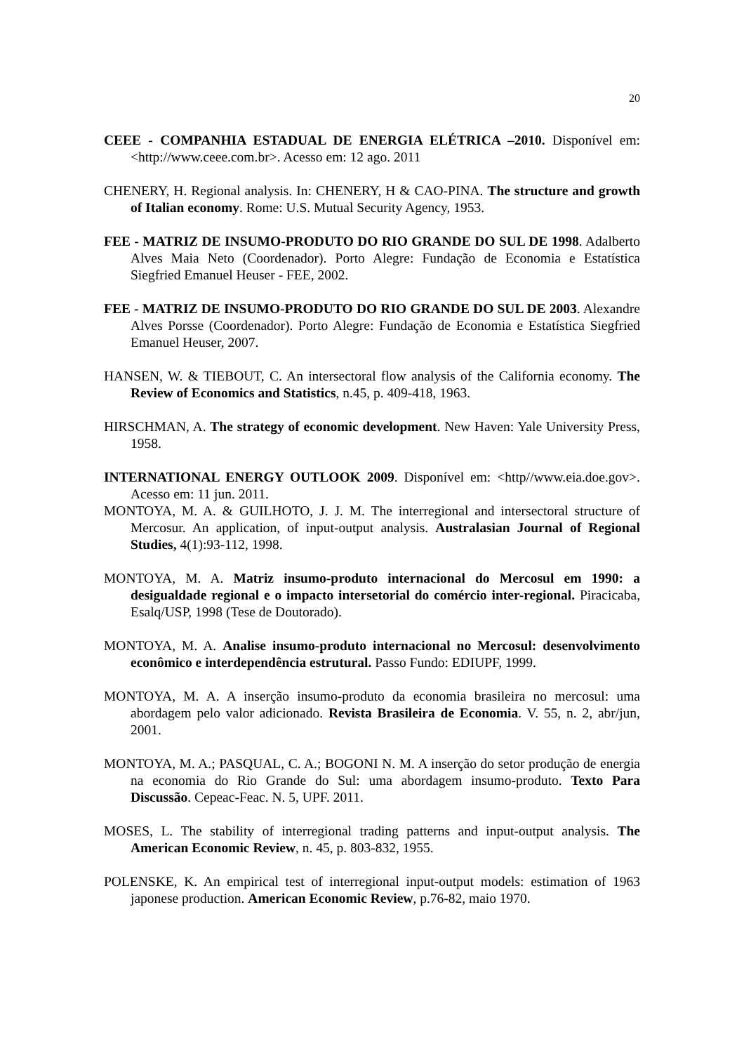20
CEEE - COMPANHIA ESTADUAL DE ENERGIA ELÉTRICA –2010. Disponível em: <http://www.ceee.com.br>. Acesso em: 12 ago. 2011
CHENERY, H. Regional analysis. In: CHENERY, H & CAO-PINA. The structure and growth of Italian economy. Rome: U.S. Mutual Security Agency, 1953.
FEE - MATRIZ DE INSUMO-PRODUTO DO RIO GRANDE DO SUL DE 1998. Adalberto Alves Maia Neto (Coordenador). Porto Alegre: Fundação de Economia e Estatística Siegfried Emanuel Heuser - FEE, 2002.
FEE - MATRIZ DE INSUMO-PRODUTO DO RIO GRANDE DO SUL DE 2003. Alexandre Alves Porsse (Coordenador). Porto Alegre: Fundação de Economia e Estatística Siegfried Emanuel Heuser, 2007.
HANSEN, W. & TIEBOUT, C. An intersectoral flow analysis of the California economy. The Review of Economics and Statistics, n.45, p. 409-418, 1963.
HIRSCHMAN, A. The strategy of economic development. New Haven: Yale University Press, 1958.
INTERNATIONAL ENERGY OUTLOOK 2009. Disponível em: <http//www.eia.doe.gov>. Acesso em: 11 jun. 2011.
MONTOYA, M. A. & GUILHOTO, J. J. M. The interregional and intersectoral structure of Mercosur. An application, of input-output analysis. Australasian Journal of Regional Studies, 4(1):93-112, 1998.
MONTOYA, M. A. Matriz insumo-produto internacional do Mercosul em 1990: a desigualdade regional e o impacto intersetorial do comércio inter-regional. Piracicaba, Esalq/USP, 1998 (Tese de Doutorado).
MONTOYA, M. A. Analise insumo-produto internacional no Mercosul: desenvolvimento econômico e interdependência estrutural. Passo Fundo: EDIUPF, 1999.
MONTOYA, M. A. A inserção insumo-produto da economia brasileira no mercosul: uma abordagem pelo valor adicionado. Revista Brasileira de Economia. V. 55, n. 2, abr/jun, 2001.
MONTOYA, M. A.; PASQUAL, C. A.; BOGONI N. M. A inserção do setor produção de energia na economia do Rio Grande do Sul: uma abordagem insumo-produto. Texto Para Discussão. Cepeac-Feac. N. 5, UPF. 2011.
MOSES, L. The stability of interregional trading patterns and input-output analysis. The American Economic Review, n. 45, p. 803-832, 1955.
POLENSKE, K. An empirical test of interregional input-output models: estimation of 1963 japonese production. American Economic Review, p.76-82, maio 1970.